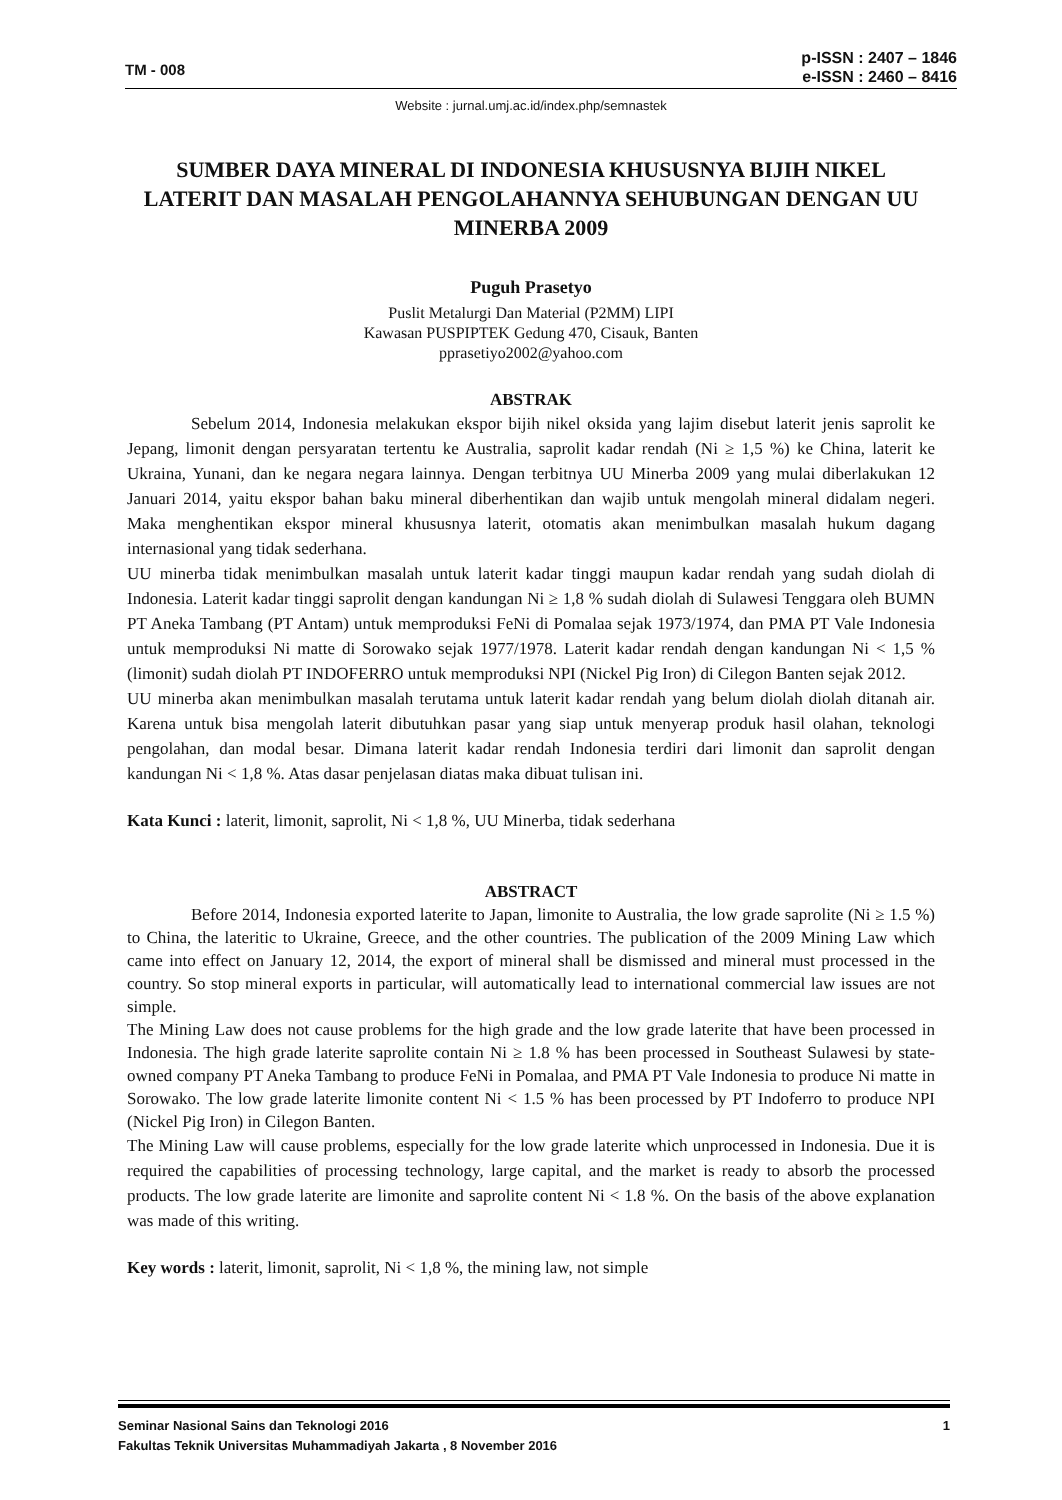TM - 008
p-ISSN : 2407 – 1846
e-ISSN : 2460 – 8416
Website : jurnal.umj.ac.id/index.php/semnastek
SUMBER DAYA MINERAL DI INDONESIA KHUSUSNYA BIJIH NIKEL LATERIT DAN MASALAH PENGOLAHANNYA SEHUBUNGAN DENGAN UU MINERBA 2009
Puguh Prasetyo
Puslit Metalurgi Dan Material (P2MM) LIPI
Kawasan PUSPIPTEK Gedung 470, Cisauk, Banten
pprasetiyo2002@yahoo.com
ABSTRAK
Sebelum 2014, Indonesia melakukan ekspor bijih nikel oksida yang lajim disebut laterit jenis saprolit ke Jepang, limonit dengan persyaratan tertentu ke Australia, saprolit kadar rendah (Ni ≥ 1,5 %) ke China, laterit ke Ukraina, Yunani, dan ke negara negara lainnya. Dengan terbitnya UU Minerba 2009 yang mulai diberlakukan 12 Januari 2014, yaitu ekspor bahan baku mineral diberhentikan dan wajib untuk mengolah mineral didalam negeri. Maka menghentikan ekspor mineral khususnya laterit, otomatis akan menimbulkan masalah hukum dagang internasional yang tidak sederhana.
UU minerba tidak menimbulkan masalah untuk laterit kadar tinggi maupun kadar rendah yang sudah diolah di Indonesia. Laterit kadar tinggi saprolit dengan kandungan Ni ≥ 1,8 % sudah diolah di Sulawesi Tenggara oleh BUMN PT Aneka Tambang (PT Antam) untuk memproduksi FeNi di Pomalaa sejak 1973/1974, dan PMA PT Vale Indonesia untuk memproduksi Ni matte di Sorowako sejak 1977/1978. Laterit kadar rendah dengan kandungan Ni < 1,5 % (limonit) sudah diolah PT INDOFERRO untuk memproduksi NPI (Nickel Pig Iron) di Cilegon Banten sejak 2012.
UU minerba akan menimbulkan masalah terutama untuk laterit kadar rendah yang belum diolah diolah ditanah air. Karena untuk bisa mengolah laterit dibutuhkan pasar yang siap untuk menyerap produk hasil olahan, teknologi pengolahan, dan modal besar. Dimana laterit kadar rendah Indonesia terdiri dari limonit dan saprolit dengan kandungan Ni < 1,8 %. Atas dasar penjelasan diatas maka dibuat tulisan ini.
Kata Kunci : laterit, limonit, saprolit, Ni < 1,8 %, UU Minerba, tidak sederhana
ABSTRACT
Before 2014, Indonesia exported laterite to Japan, limonite to Australia, the low grade saprolite (Ni ≥ 1.5 %) to China, the lateritic to Ukraine, Greece, and the other countries. The publication of the 2009 Mining Law which came into effect on January 12, 2014, the export of mineral shall be dismissed and mineral must processed in the country. So stop mineral exports in particular, will automatically lead to international commercial law issues are not simple.
The Mining Law does not cause problems for the high grade and the low grade laterite that have been processed in Indonesia. The high grade laterite saprolite contain Ni ≥ 1.8 % has been processed in Southeast Sulawesi by state-owned company PT Aneka Tambang to produce FeNi in Pomalaa, and PMA PT Vale Indonesia to produce Ni matte in Sorowako. The low grade laterite limonite content Ni < 1.5 % has been processed by PT Indoferro to produce NPI (Nickel Pig Iron) in Cilegon Banten.
The Mining Law will cause problems, especially for the low grade laterite which unprocessed in Indonesia. Due it is required the capabilities of processing technology, large capital, and the market is ready to absorb the processed products. The low grade laterite are limonite and saprolite content Ni < 1.8 %. On the basis of the above explanation was made of this writing.
Key words : laterit, limonit, saprolit, Ni < 1,8 %, the mining law, not simple
Seminar Nasional Sains dan Teknologi 2016 1
Fakultas Teknik Universitas Muhammadiyah Jakarta , 8 November 2016